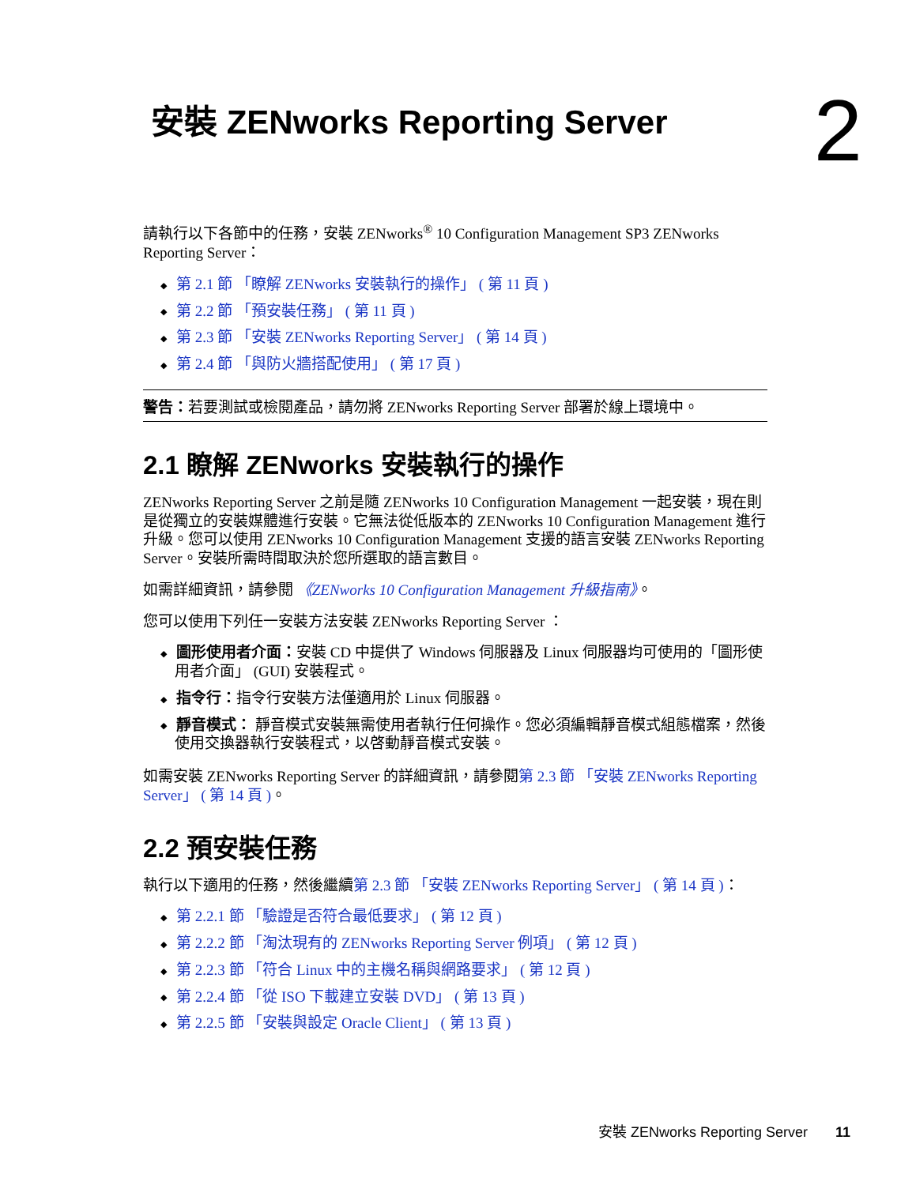安裝 ZENworks Reporting Server 2
請執行以下各節中的任務，安裝 ZENworks<sup>®</sup> 10 Configuration Management SP3 ZENworks Reporting Server：
第 2.1 節 「瞭解 ZENworks 安裝執行的操作」 ( 第 11 頁 )
第 2.2 節 「預安裝任務」 ( 第 11 頁 )
第 2.3 節 「安裝 ZENworks Reporting Server」 ( 第 14 頁 )
第 2.4 節 「與防火牆搭配使用」 ( 第 17 頁 )
警告：若要測試或檢閱產品，請勿將 ZENworks Reporting Server 部署於線上環境中。
2.1 瞭解 ZENworks 安裝執行的操作
ZENworks Reporting Server 之前是隨 ZENworks 10 Configuration Management 一起安裝，現在則是從獨立的安裝媒體進行安裝。它無法從低版本的 ZENworks 10 Configuration Management 進行升級。您可以使用 ZENworks 10 Configuration Management 支援的語言安裝 ZENworks Reporting Server。安裝所需時間取決於您所選取的語言數目。
如需詳細資訊，請參閱 《ZENworks 10 Configuration Management 升級指南》。
您可以使用下列任一安裝方法安裝 ZENworks Reporting Server ：
圖形使用者介面：安裝 CD 中提供了 Windows 伺服器及 Linux 伺服器均可使用的「圖形使用者介面」 (GUI) 安裝程式。
指令行：指令行安裝方法僅適用於 Linux 伺服器。
靜音模式： 靜音模式安裝無需使用者執行任何操作。您必須編輯靜音模式組態檔案，然後使用交換器執行安裝程式，以啓動靜音模式安裝。
如需安裝 ZENworks Reporting Server 的詳細資訊，請參閱第 2.3 節 「安裝 ZENworks Reporting Server」 ( 第 14 頁 )。
2.2 預安裝任務
執行以下適用的任務，然後繼續第 2.3 節 「安裝 ZENworks Reporting Server」 ( 第 14 頁 )：
第 2.2.1 節 「驗證是否符合最低要求」 ( 第 12 頁 )
第 2.2.2 節 「淘汰現有的 ZENworks Reporting Server 例項」 ( 第 12 頁 )
第 2.2.3 節 「符合 Linux 中的主機名稱與網路要求」 ( 第 12 頁 )
第 2.2.4 節 「從 ISO 下載建立安裝 DVD」 ( 第 13 頁 )
第 2.2.5 節 「安裝與設定 Oracle Client」 ( 第 13 頁 )
安裝 ZENworks Reporting Server 11